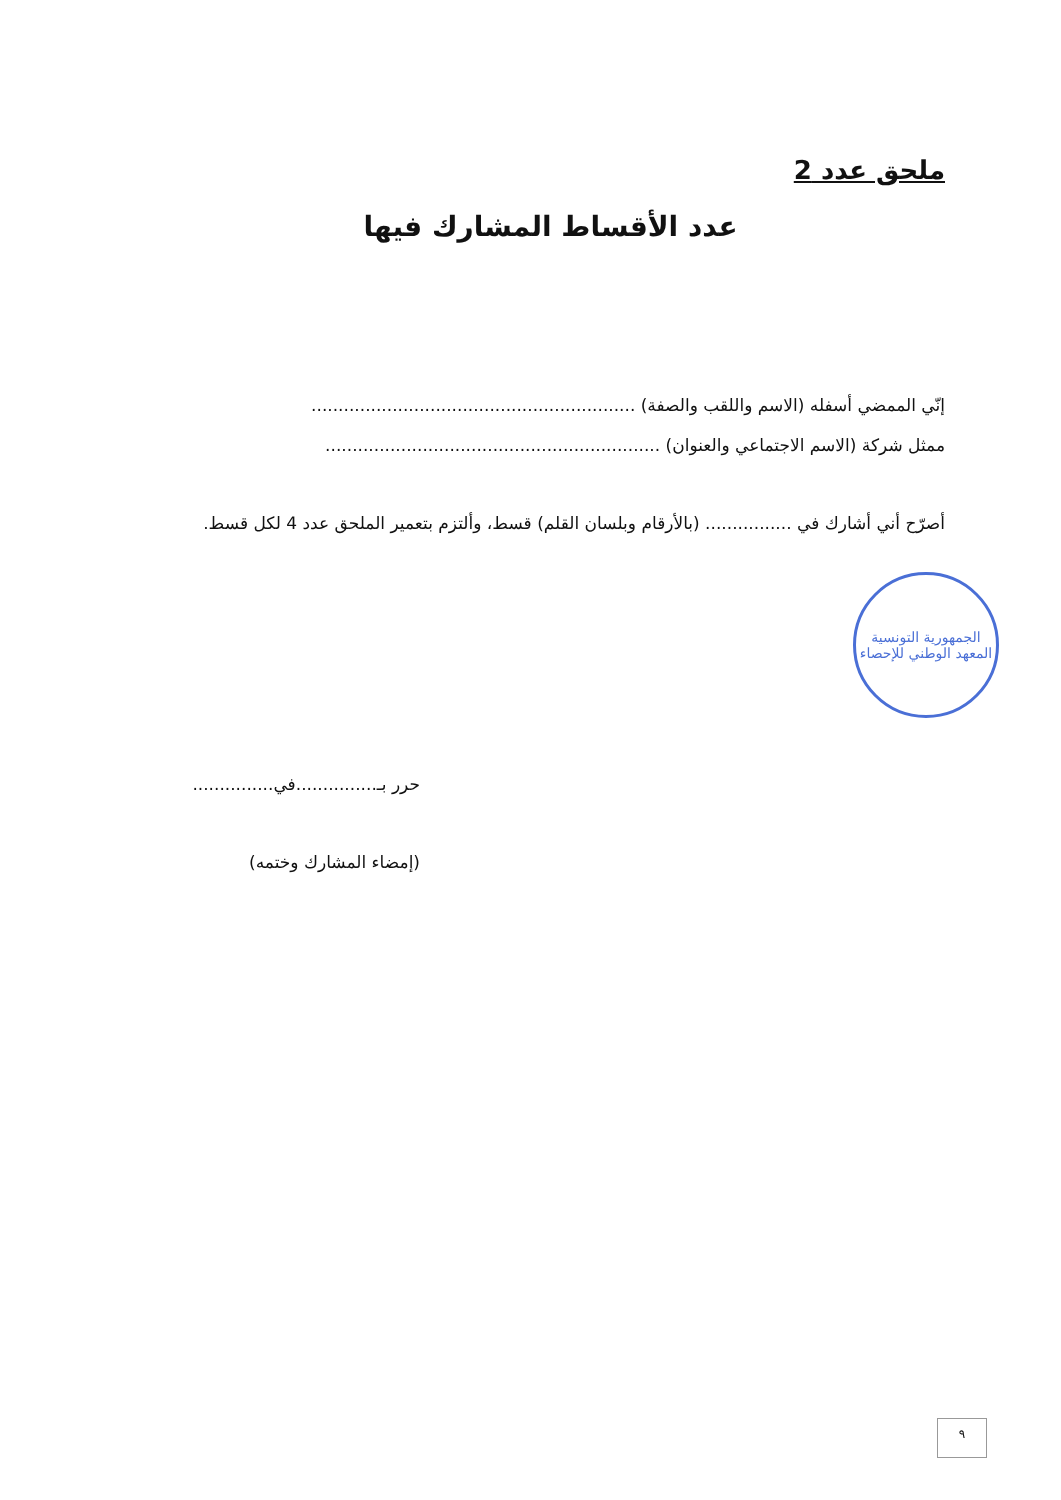ملحق عدد 2
عدد الأقساط المشارك فيها
إنّي الممضي أسفله (الاسم واللقب والصفة) ............................................................
ممثل شركة (الاسم الاجتماعي والعنوان) ..............................................................
أصرّح أني أشارك في ................ (بالأرقام وبلسان القلم) قسط، وألتزم بتعمير الملحق عدد 4 لكل قسط.
الجمهورية التونسية
المعهد الوطني للإحصاء
حرر بـ...............في...............
(إمضاء المشارك وختمه)
٩